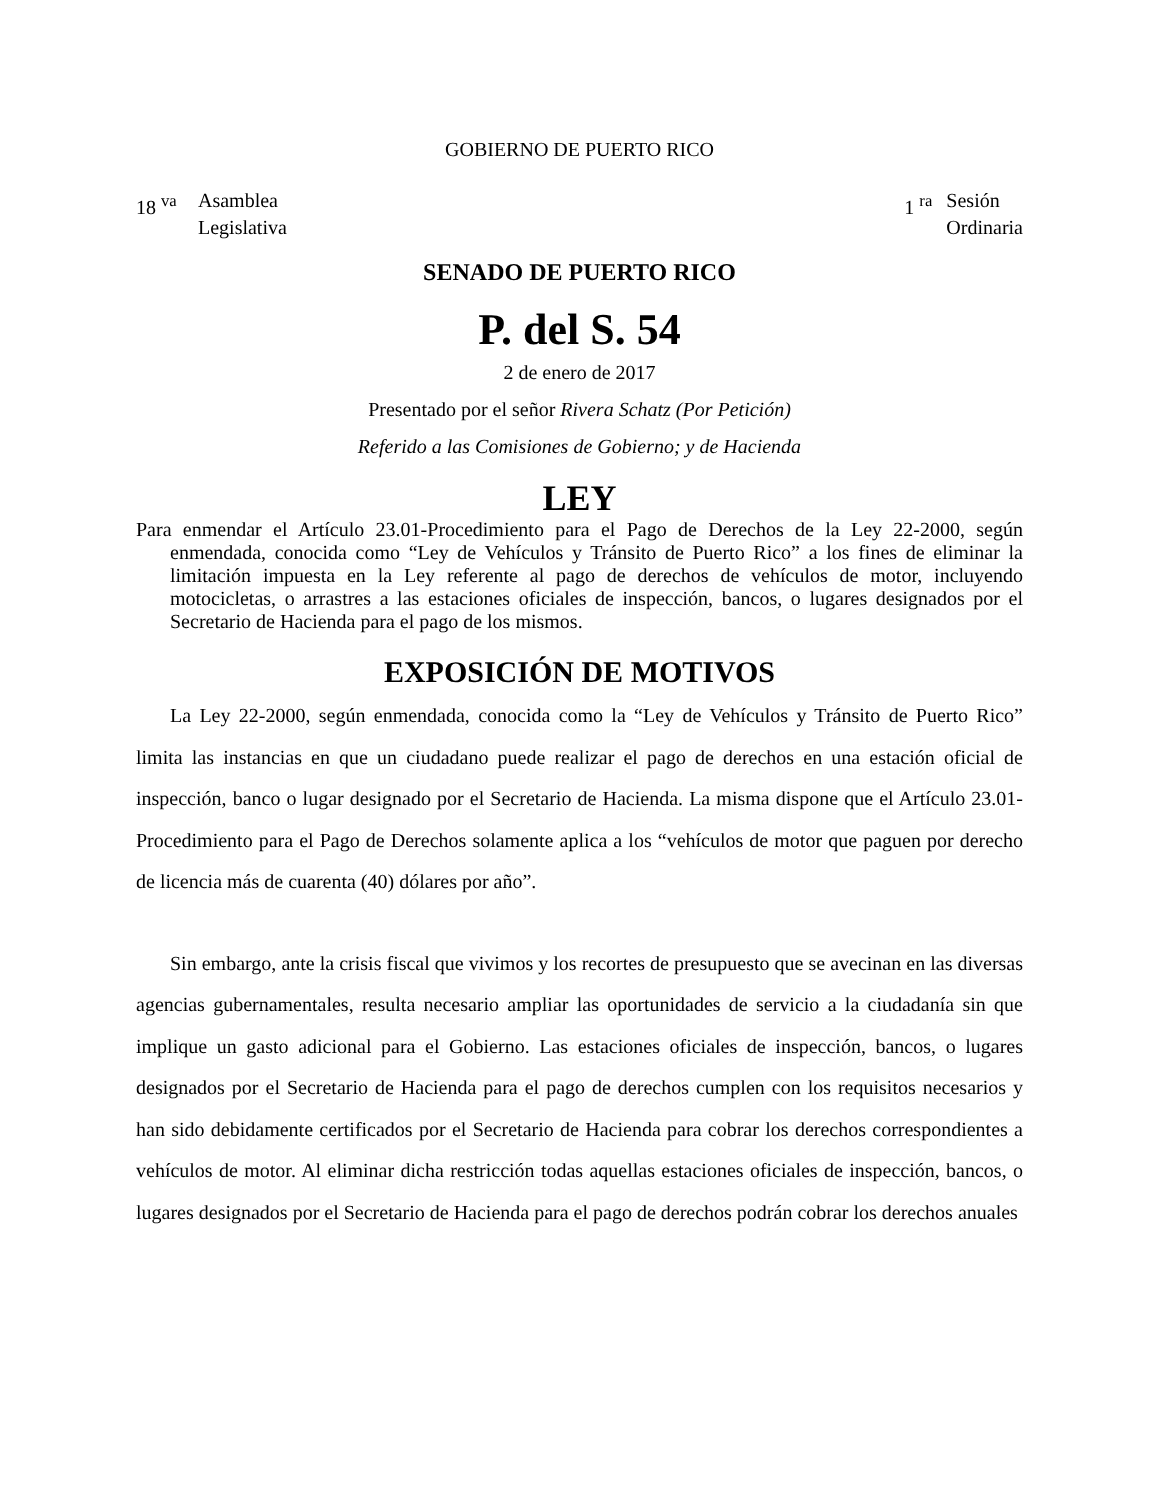GOBIERNO DE PUERTO RICO
18 <sup>va</sup> Asamblea
Legislativa
1 <sup>ra</sup> Sesión
Ordinaria
SENADO DE PUERTO RICO
P. del S. 54
2 de enero de 2017
Presentado por el señor Rivera Schatz (Por Petición)
Referido a las Comisiones de Gobierno; y de Hacienda
LEY
Para enmendar el Artículo 23.01-Procedimiento para el Pago de Derechos de la Ley 22-2000, según enmendada, conocida como “Ley de Vehículos y Tránsito de Puerto Rico” a los fines de eliminar la limitación impuesta en la Ley referente al pago de derechos de vehículos de motor, incluyendo motocicletas, o arrastres a las estaciones oficiales de inspección, bancos, o lugares designados por el Secretario de Hacienda para el pago de los mismos.
EXPOSICIÓN DE MOTIVOS
La Ley 22-2000, según enmendada, conocida como la “Ley de Vehículos y Tránsito de Puerto Rico” limita las instancias en que un ciudadano puede realizar el pago de derechos en una estación oficial de inspección, banco o lugar designado por el Secretario de Hacienda. La misma dispone que el Artículo 23.01-Procedimiento para el Pago de Derechos solamente aplica a los “vehículos de motor que paguen por derecho de licencia más de cuarenta (40) dólares por año”.
Sin embargo, ante la crisis fiscal que vivimos y los recortes de presupuesto que se avecinan en las diversas agencias gubernamentales, resulta necesario ampliar las oportunidades de servicio a la ciudadanía sin que implique un gasto adicional para el Gobierno. Las estaciones oficiales de inspección, bancos, o lugares designados por el Secretario de Hacienda para el pago de derechos cumplen con los requisitos necesarios y han sido debidamente certificados por el Secretario de Hacienda para cobrar los derechos correspondientes a vehículos de motor. Al eliminar dicha restricción todas aquellas estaciones oficiales de inspección, bancos, o lugares designados por el Secretario de Hacienda para el pago de derechos podrán cobrar los derechos anuales